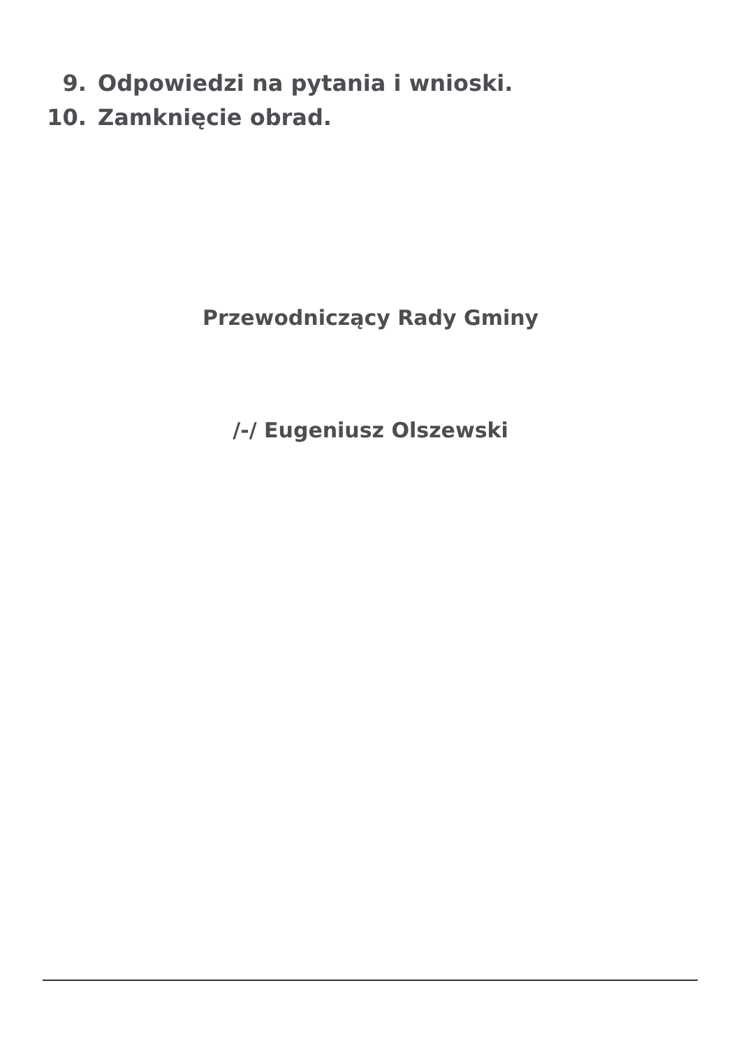9. Odpowiedzi na pytania i wnioski.
10. Zamknięcie obrad.
Przewodniczący Rady Gminy
/-/ Eugeniusz Olszewski